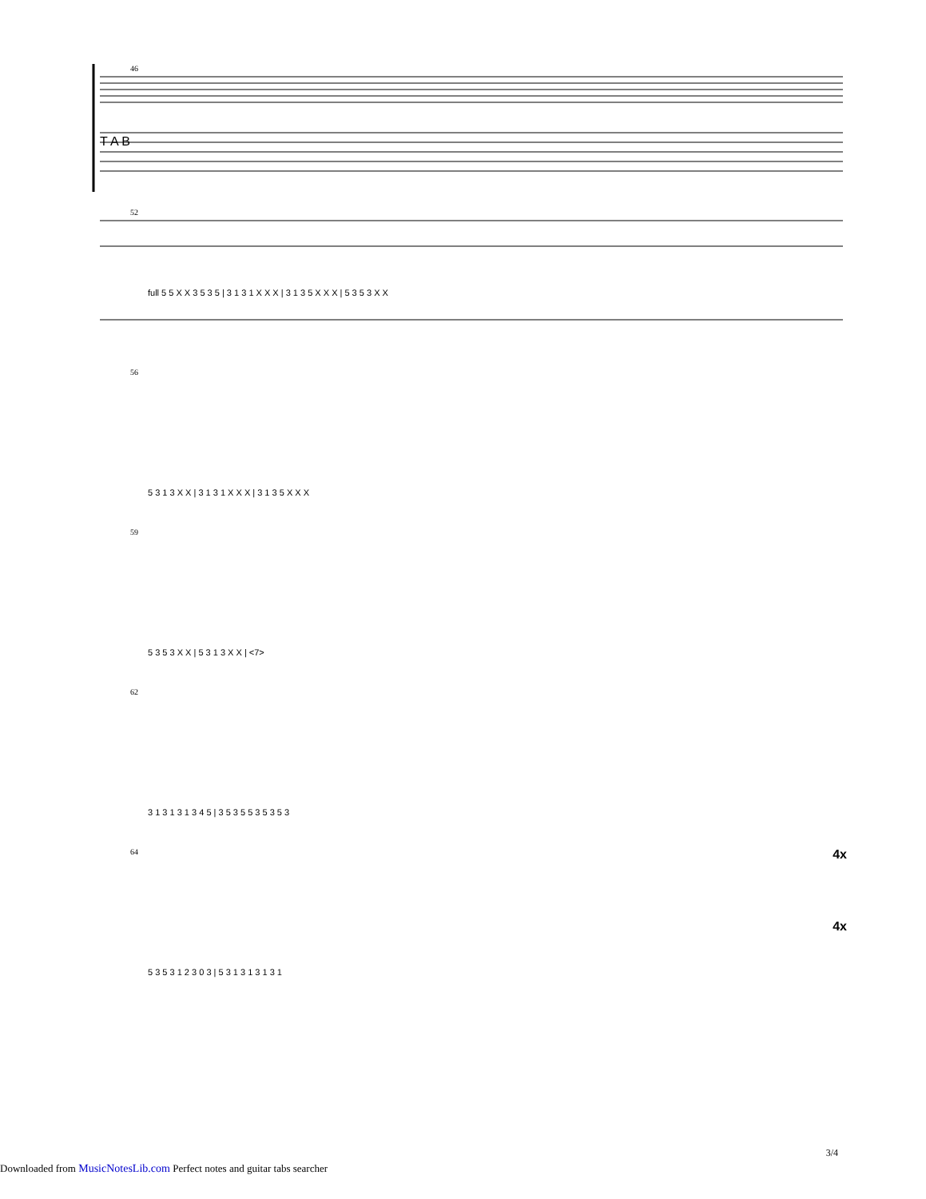46
T A B
52
full 5 5 X X 3 5 3 5 | 3 1 3 1 X X X | 3 1 3 5 X X X | 5 3 5 3 X X
56
5 3 1 3 X X | 3 1 3 1 X X X | 3 1 3 5 X X X
59
5 3 5 3 X X | 5 3 1 3 X X | <7>
62
3 1 3 1 3 1 3 4 5 | 3 5 3 5 5 3 5 3 5 3
64 4x
4x
5 3 5 3 1 2 3 0 3 | 5 3 1 3 1 3 1 3 1
3/4
Downloaded from MusicNotesLib.com Perfect notes and guitar tabs searcher